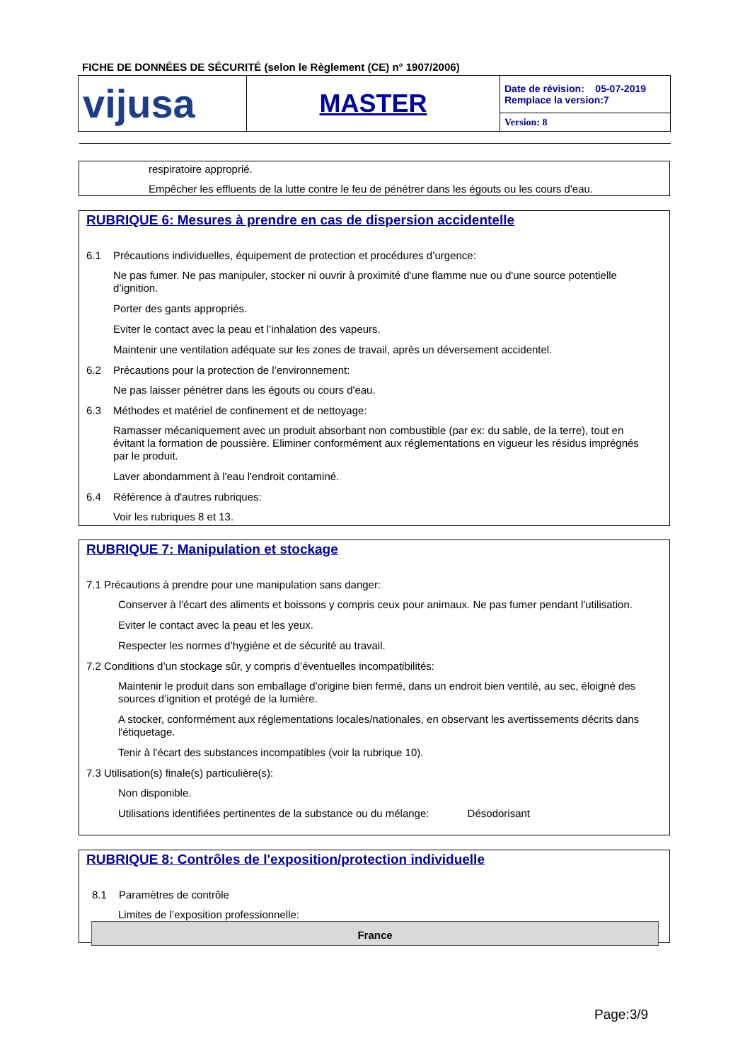FICHE DE DONNÉES DE SÉCURITÉ (selon le Règlement (CE) n° 1907/2006)
| vijusa | MASTER | Date de révision: 05-07-2019 Remplace la version:7 |
| | | Version: 8 |
respiratoire approprié.
Empêcher les effluents de la lutte contre le feu de pénétrer dans les égouts ou les cours d'eau.
RUBRIQUE 6: Mesures à prendre en cas de dispersion accidentelle
6.1 Précautions individuelles, équipement de protection et procédures d’urgence:
Ne pas fumer. Ne pas manipuler, stocker ni ouvrir à proximité d'une flamme nue ou d'une source potentielle d’ignition.
Porter des gants appropriés.
Eviter le contact avec la peau et l’inhalation des vapeurs.
Maintenir une ventilation adéquate sur les zones de travail, après un déversement accidentel.
6.2 Précautions pour la protection de l’environnement:
Ne pas laisser pénétrer dans les égouts ou cours d'eau.
6.3 Méthodes et matériel de confinement et de nettoyage:
Ramasser mécaniquement avec un produit absorbant non combustible (par ex: du sable, de la terre), tout en évitant la formation de poussière. Eliminer conformément aux réglementations en vigueur les résidus imprégnés par le produit.
Laver abondamment à l'eau l'endroit contaminé.
6.4 Référence à d'autres rubriques:
Voir les rubriques 8 et 13.
RUBRIQUE 7: Manipulation et stockage
7.1 Précautions à prendre pour une manipulation sans danger:
Conserver à l'écart des aliments et boissons y compris ceux pour animaux. Ne pas fumer pendant l'utilisation.
Eviter le contact avec la peau et les yeux.
Respecter les normes d’hygiène et de sécurité au travail.
7.2 Conditions d’un stockage sûr, y compris d’éventuelles incompatibilités:
Maintenir le produit dans son emballage d’origine bien fermé, dans un endroit bien ventilé, au sec, éloigné des sources d’ignition et protégé de la lumière.
A stocker, conformément aux réglementations locales/nationales, en observant les avertissements décrits dans l'étiquetage.
Tenir à l'écart des substances incompatibles (voir la rubrique 10).
7.3 Utilisation(s) finale(s) particulière(s):
Non disponible.
Utilisations identifiées pertinentes de la substance ou du mélange: Désodorisant
RUBRIQUE 8: Contrôles de l'exposition/protection individuelle
8.1 Paramètres de contrôle
Limites de l’exposition professionnelle:
| France |
| --- |
Page:3/9